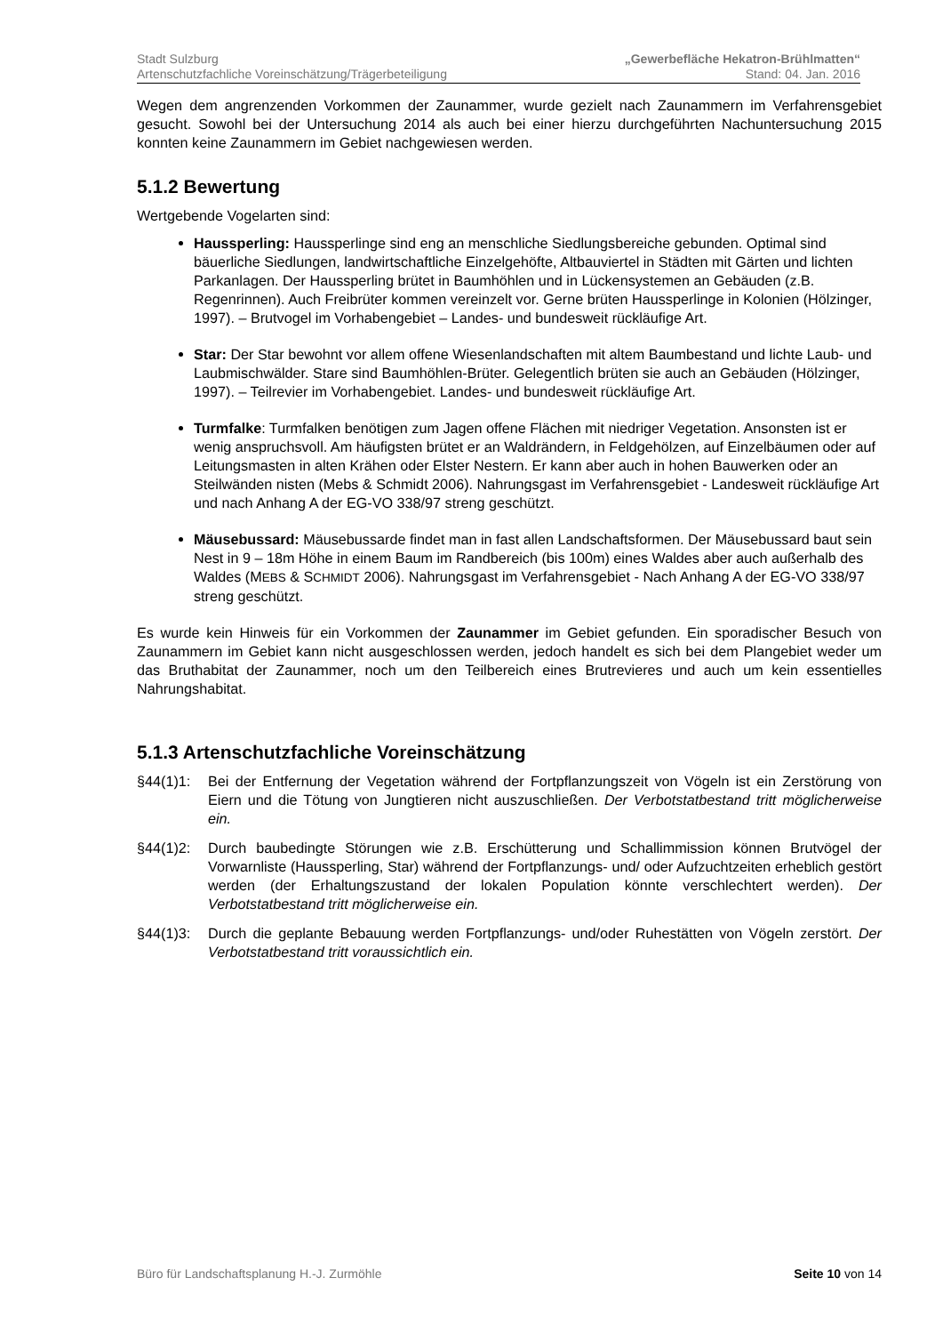Stadt Sulzburg „Gewerbefläche Hekatron-Brühlmatten“
Artenschutzfachliche Voreinschätzung/Trägerbeteiligung Stand: 04. Jan. 2016
Wegen dem angrenzenden Vorkommen der Zaunammer, wurde gezielt nach Zaunammern im Verfahrensgebiet gesucht. Sowohl bei der Untersuchung 2014 als auch bei einer hierzu durchgeführten Nachuntersuchung 2015 konnten keine Zaunammern im Gebiet nachgewiesen werden.
5.1.2 Bewertung
Wertgebende Vogelarten sind:
Haussperling: Haussperlinge sind eng an menschliche Siedlungsbereiche gebunden. Optimal sind bäuerliche Siedlungen, landwirtschaftliche Einzelgehöfte, Altbauviertel in Städten mit Gärten und lichten Parkanlagen. Der Haussperling brütet in Baumhöhlen und in Lückensystemen an Gebäuden (z.B. Regenrinnen). Auch Freibrüter kommen vereinzelt vor. Gerne brüten Haussperlinge in Kolonien (Hölzinger, 1997). – Brutvogel im Vorhabengebiet – Landes- und bundesweit rückläufige Art.
Star: Der Star bewohnt vor allem offene Wiesenlandschaften mit altem Baumbestand und lichte Laub- und Laubmischwälder. Stare sind Baumhöhlen-Brüter. Gelegentlich brüten sie auch an Gebäuden (Hölzinger, 1997). – Teilrevier im Vorhabengebiet. Landes- und bundesweit rückläufige Art.
Turmfalke: Turmfalken benötigen zum Jagen offene Flächen mit niedriger Vegetation. Ansonsten ist er wenig anspruchsvoll. Am häufigsten brütet er an Waldrändern, in Feldgehölzen, auf Einzelbäumen oder auf Leitungsmasten in alten Krähen oder Elster Nestern. Er kann aber auch in hohen Bauwerken oder an Steilwänden nisten (Mebs & Schmidt 2006). Nahrungsgast im Verfahrensgebiet - Landesweit rückläufige Art und nach Anhang A der EG-VO 338/97 streng geschützt.
Mäusebussard: Mäusebussarde findet man in fast allen Landschaftsformen. Der Mäusebussard baut sein Nest in 9 – 18m Höhe in einem Baum im Randbereich (bis 100m) eines Waldes aber auch außerhalb des Waldes (MEBS & SCHMIDT 2006). Nahrungsgast im Verfahrensgebiet - Nach Anhang A der EG-VO 338/97 streng geschützt.
Es wurde kein Hinweis für ein Vorkommen der Zaunammer im Gebiet gefunden. Ein sporadischer Besuch von Zaunammern im Gebiet kann nicht ausgeschlossen werden, jedoch handelt es sich bei dem Plangebiet weder um das Bruthabitat der Zaunammer, noch um den Teilbereich eines Brutrevieres und auch um kein essentielles Nahrungshabitat.
5.1.3 Artenschutzfachliche Voreinschätzung
§44(1)1: Bei der Entfernung der Vegetation während der Fortpflanzungszeit von Vögeln ist ein Zerstörung von Eiern und die Tötung von Jungtieren nicht auszuschließen. Der Verbotstatbestand tritt möglicherweise ein.
§44(1)2: Durch baubedingte Störungen wie z.B. Erschütterung und Schallimmission können Brutvögel der Vorwarnliste (Haussperling, Star) während der Fortpflanzungs- und/ oder Aufzuchtzeiten erheblich gestört werden (der Erhaltungszustand der lokalen Population könnte verschlechtert werden). Der Verbotstatbestand tritt möglicherweise ein.
§44(1)3: Durch die geplante Bebauung werden Fortpflanzungs- und/oder Ruhestätten von Vögeln zerstört. Der Verbotstatbestand tritt voraussichtlich ein.
Büro für Landschaftsplanung H.-J. Zurmöhle Seite 10 von 14